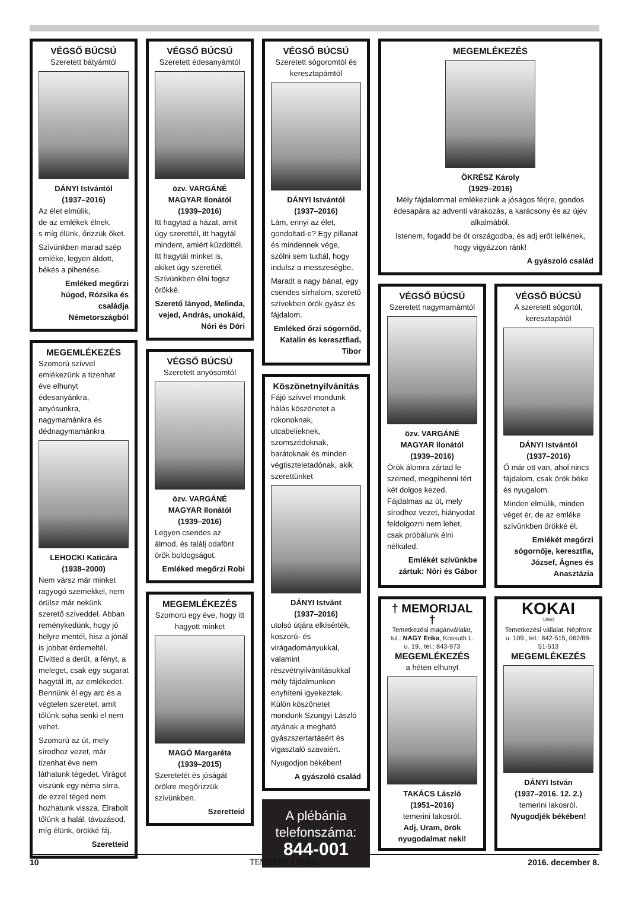VÉGSŐ BÚCSÚ
Szeretett bátyámtól
DÁNYI Istvántól
(1937–2016)
Az élet elmúlik,
de az emlékek élnek,
s míg élünk, őrizzük őket.
Szívünkben marad szép emléke, legyen áldott, békés a pihenése.
Emléked megőrzi húgod, Rózsika és családja Németországból
MEGEMLÉKEZÉS
Szomorú szívvel emlékezünk a tizenhat éve elhunyt édesanyánkra, anyósunkra, nagymamánkra és dédnagymamánkra
LEHOCKI Katicára
(1938–2000)
Nem vársz már minket ragyogó szemekkel, nem örülsz már nekünk szerető szíveddel. Abban reménykedünk, hogy jó helyre mentél, hisz a jónál is jobbat érdemeltél. Elvitted a derűt, a fényt, a meleget, csak egy sugarat hagytál itt, az emlékedet. Bennünk él egy arc és a végtelen szeretet, amit tőlünk soha senki el nem vehet.
Szomorú az út, mely sírodhoz vezet, már tizenhat éve nem láthatunk tégedet. Virágot viszünk egy néma sírra, de ezzel téged nem hozhatunk vissza. Elrabolt tőlünk a halál, távozásod, míg élünk, örökké fáj.
Szeretteid
VÉGSŐ BÚCSÚ
Szeretett édesanyámtól
özv. VARGÁNÉ MAGYAR Ilonától
(1939–2016)
Itt hagytad a házat, amit úgy szerettél, itt hagytál mindent, amiért küzdöttél. Itt hagytál minket is, akiket úgy szerettél. Szívünkben élni fogsz örökké.
Szerető lányod, Melinda, vejed, András, unokáid, Nóri és Dóri
VÉGSŐ BÚCSÚ
Szeretett anyósomtól
özv. VARGÁNÉ MAGYAR Ilonától
(1939–2016)
Legyen csendes az álmod, és találj odafönt örök boldogságot.
Emléked megőrzi Robi
MEGEMLÉKEZÉS
Szomorú egy éve, hogy itt hagyott minket
MAGÓ Margaréta
(1939–2015)
Szeretetét és jóságát örökre megőrizzük szívünkben.
Szeretteid
VÉGSŐ BÚCSÚ
Szeretett sógoromtól és keresztapámtól
DÁNYI Istvántól
(1937–2016)
Lám, ennyi az élet, gondoltad-e? Egy pillanat és mindennek vége, szólni sem tudtál, hogy indulsz a messzeségbe.
Maradt a nagy bánat, egy csendes sírhalom, szerető szívekben örök gyász és fájdalom.
Emléked őrzi sógornőd, Katalin és keresztfiad, Tibor
Köszönetnyilvánítás
Fájó szívvel mondunk hálás köszönetet a rokonoknak, utcabelieknek, szomszédoknak, barátoknak és minden végtiszteletadónak, akik szerettünket
DÁNYI Istvánt
(1937–2016)
utolsó útjára elkísérték, koszorú- és virágadományukkal, valamint részvétnyilvánításukkal mély fájdalmunkon enyhíteni igyekeztek. Külön köszönetet mondunk Szungyi László atyának a megható gyászszertartásért és vigasztaló szavaiért.
Nyugodjon békében!
A gyászoló család
A plébánia telefonszáma:
844-001
MEGEMLÉKEZÉS
ÖKRÉSZ Károly
(1929–2016)
Mély fájdalommal emlékezünk a jóságos férjre, gondos édesapára az adventi várakozás, a karácsony és az újév alkalmából.
Istenem, fogadd be őt országodba, és adj erőt lelkének, hogy vigyázzon ránk!
A gyászoló család
VÉGSŐ BÚCSÚ
Szeretett nagymamámtól
özv. VARGÁNÉ MAGYAR Ilonától
(1939–2016)
Örök álomra zártad le szemed, megpihenni tért két dolgos kezed. Fájdalmas az út, mely sírodhoz vezet, hiányodat feldolgozni nem lehet, csak próbálunk élni nélküled.
Emlékét szívünkbe zártuk: Nóri és Gábor
VÉGSŐ BÚCSÚ
A szeretett sógortól, keresztapától
DÁNYI Istvántól
(1937–2016)
Ő már ott van, ahol nincs fájdalom, csak örök béke és nyugalom.
Minden elmúlik, minden véget ér, de az emléke szívünkben örökké él.
Emlékét megőrzi sógornője, keresztfia, József, Ágnes és Anasztázia
† MEMORIJAL †
Temetkezési magánvállalat, tul.: NAGY Erika, Kossuth L. u. 19., tel.: 843-973
MEGEMLÉKEZÉS
a héten elhunyt
TAKÁCS László
(1951–2016)
temerini lakosról.
Adj, Uram, örök nyugodalmat neki!
KOKAI
1860
Temetkezési vállalat, Népfront u. 109., tel.: 842-515, 062/88-51-513
MEGEMLÉKEZÉS
DÁNYI István
(1937–2016. 12. 2.)
temerini lakosról.
Nyugodjék békében!
10 TEMERINI ÚJSÁG 2016. december 8.